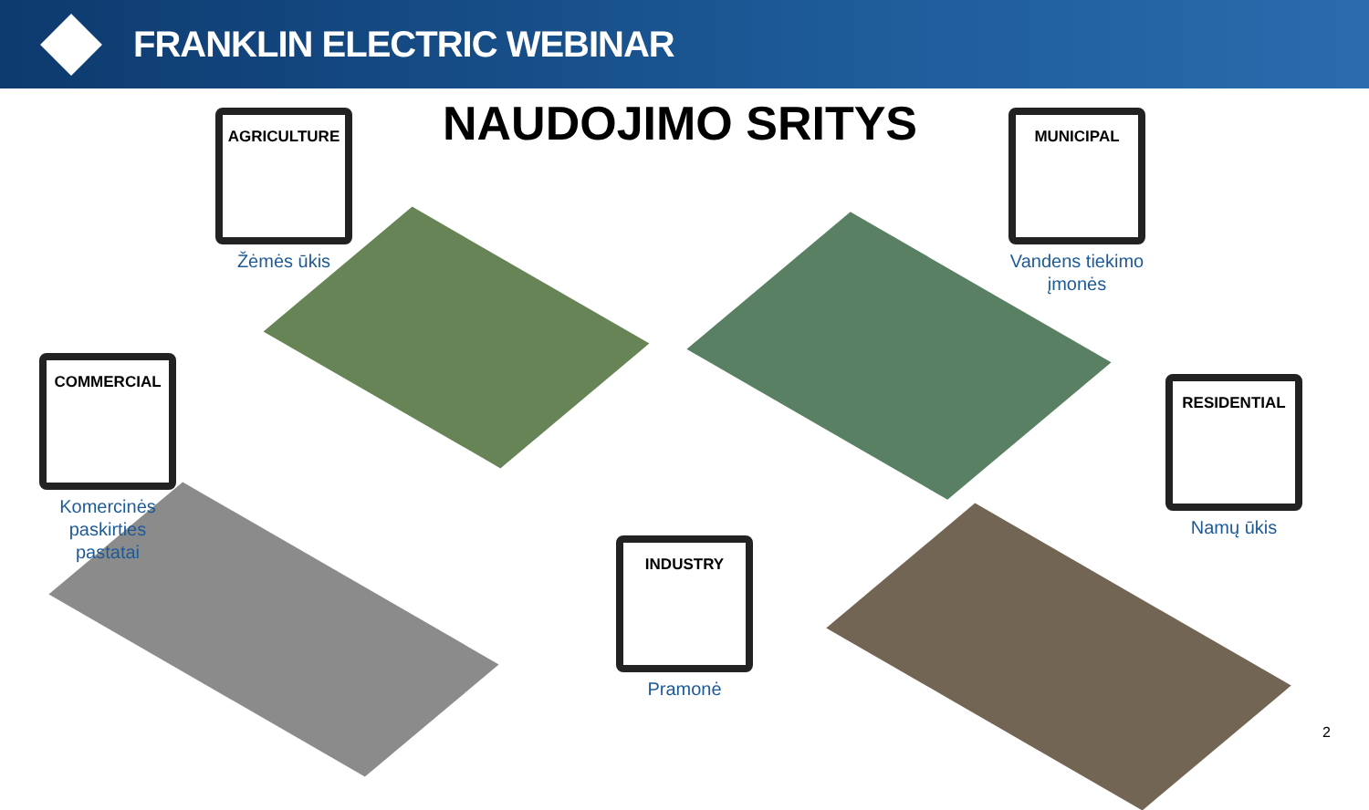FRANKLIN ELECTRIC WEBINAR
NAUDOJIMO SRITYS
AGRICULTURE
Žėmės ūkis
MUNICIPAL
Vandens tiekimo įmonės
COMMERCIAL
Komercinės paskirties pastatai
RESIDENTIAL
Namų ūkis
INDUSTRY
Pramonė
2